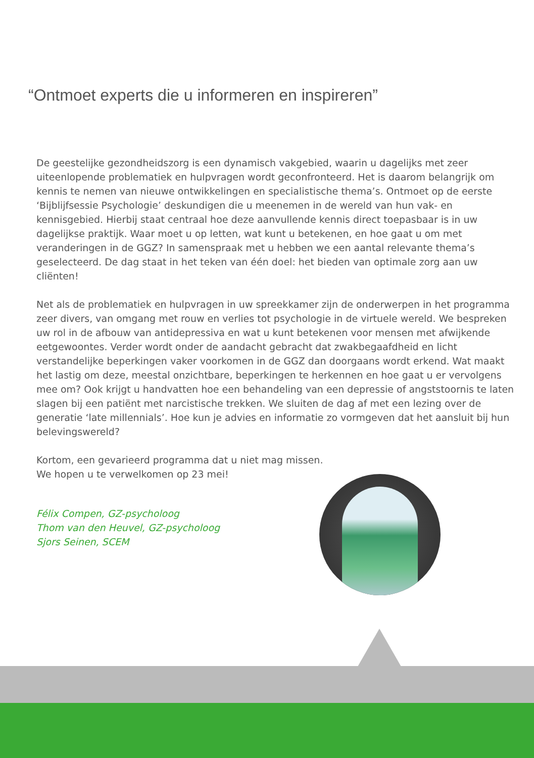“Ontmoet experts die u informeren en inspireren”
De geestelijke gezondheidszorg is een dynamisch vakgebied, waarin u dagelijks met zeer uiteenlopende problematiek en hulpvragen wordt geconfronteerd. Het is daarom belangrijk om kennis te nemen van nieuwe ontwikkelingen en specialistische thema’s. Ontmoet op de eerste ‘Bijblijfsessie Psychologie’ deskundigen die u meenemen in de wereld van hun vak- en kennisgebied. Hierbij staat centraal hoe deze aanvullende kennis direct toepasbaar is in uw dagelijkse praktijk. Waar moet u op letten, wat kunt u betekenen, en hoe gaat u om met veranderingen in de GGZ? In samenspraak met u hebben we een aantal relevante thema’s geselecteerd. De dag staat in het teken van één doel: het bieden van optimale zorg aan uw cliënten!
Net als de problematiek en hulpvragen in uw spreekkamer zijn de onderwerpen in het programma zeer divers, van omgang met rouw en verlies tot psychologie in de virtuele wereld. We bespreken uw rol in de afbouw van antidepressiva en wat u kunt betekenen voor mensen met afwijkende eetgewoontes. Verder wordt onder de aandacht gebracht dat zwakbegaafdheid en licht verstandelijke beperkingen vaker voorkomen in de GGZ dan doorgaans wordt erkend. Wat maakt het lastig om deze, meestal onzichtbare, beperkingen te herkennen en hoe gaat u er vervolgens mee om? Ook krijgt u handvatten hoe een behandeling van een depressie of angststoornis te laten slagen bij een patiënt met narcistische trekken. We sluiten de dag af met een lezing over de generatie ‘late millennials’. Hoe kun je advies en informatie zo vormgeven dat het aansluit bij hun belevingswereld?
Kortom, een gevarieerd programma dat u niet mag missen.
We hopen u te verwelkomen op 23 mei!
Félix Compen, GZ-psycholoog
Thom van den Heuvel, GZ-psycholoog
Sjors Seinen, SCEM